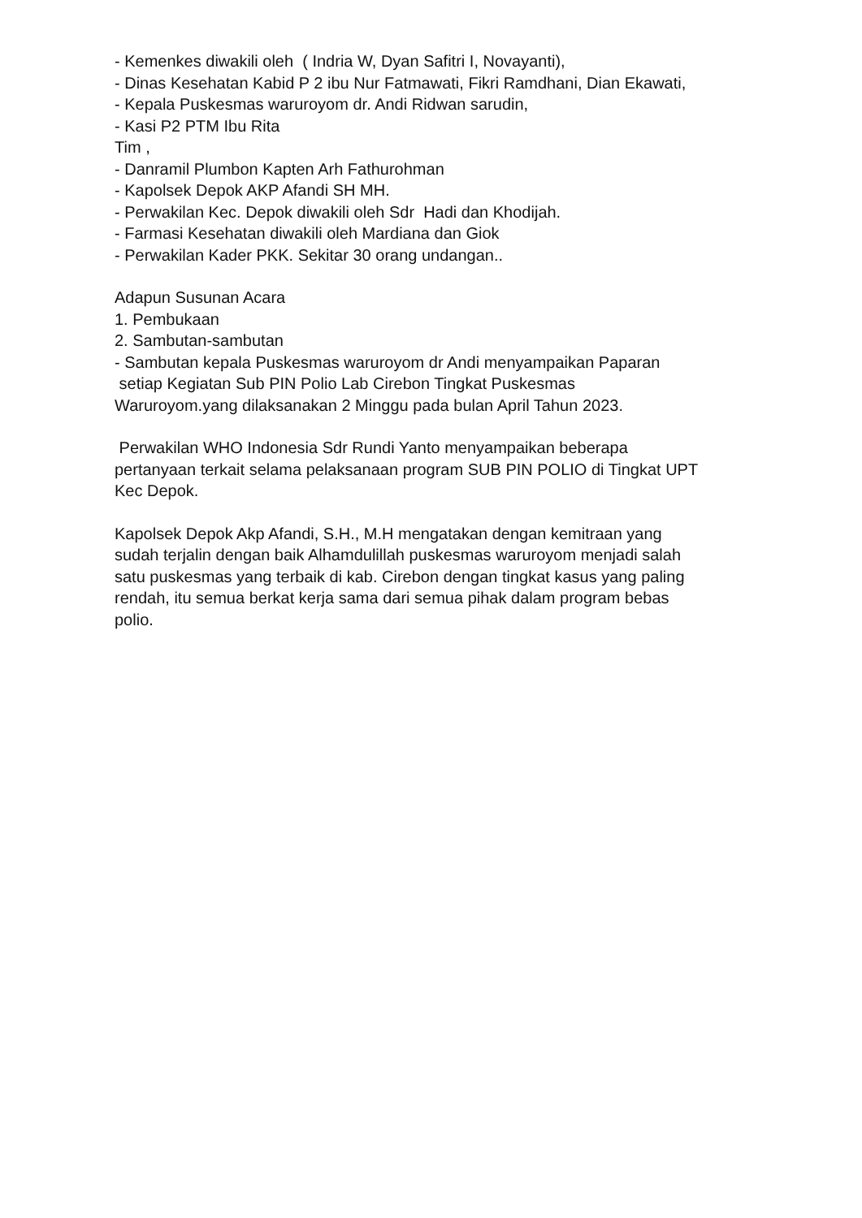- Kemenkes diwakili oleh ( Indria W, Dyan Safitri I, Novayanti),
- Dinas Kesehatan Kabid P 2 ibu Nur Fatmawati, Fikri Ramdhani, Dian Ekawati,
- Kepala Puskesmas waruroyom dr. Andi Ridwan sarudin,
- Kasi P2 PTM Ibu Rita
Tim ,
- Danramil Plumbon Kapten Arh Fathurohman
- Kapolsek Depok AKP Afandi SH MH.
- Perwakilan Kec. Depok diwakili oleh Sdr Hadi dan Khodijah.
- Farmasi Kesehatan diwakili oleh Mardiana dan Giok
- Perwakilan Kader PKK. Sekitar 30 orang undangan..
Adapun Susunan Acara
1. Pembukaan
2. Sambutan-sambutan
- Sambutan kepala Puskesmas waruroyom dr Andi menyampaikan Paparan
setiap Kegiatan Sub PIN Polio Lab Cirebon Tingkat Puskesmas
Waruroyom.yang dilaksanakan 2 Minggu pada bulan April Tahun 2023.
Perwakilan WHO Indonesia Sdr Rundi Yanto menyampaikan beberapa
pertanyaan terkait selama pelaksanaan program SUB PIN POLIO di Tingkat UPT
Kec Depok.
Kapolsek Depok Akp Afandi, S.H., M.H mengatakan dengan kemitraan yang
sudah terjalin dengan baik Alhamdulillah puskesmas waruroyom menjadi salah
satu puskesmas yang terbaik di kab. Cirebon dengan tingkat kasus yang paling
rendah, itu semua berkat kerja sama dari semua pihak dalam program bebas
polio.